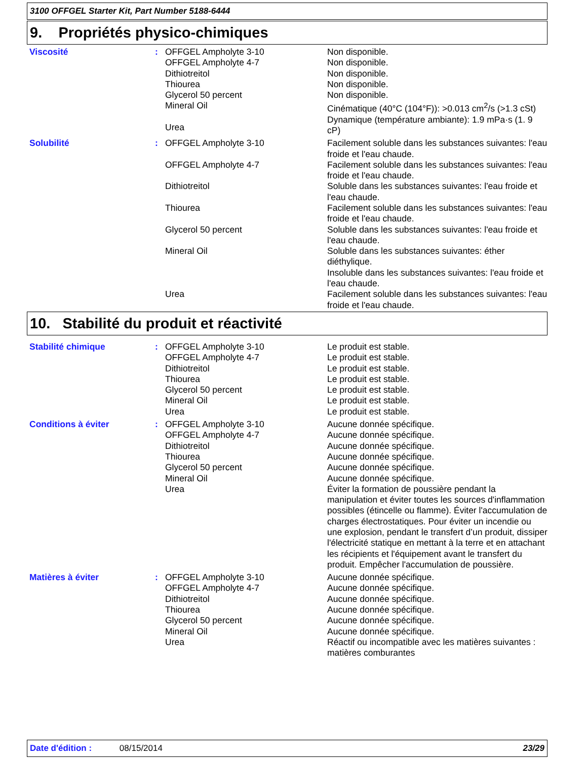3100 OFFGEL Starter Kit, Part Number 5188-6444
9. Propriétés physico-chimiques
| Viscosité | : | OFFGEL Ampholyte 3-10 OFFGEL Ampholyte 4-7 Dithiotreitol Thiourea Glycerol 50 percent Mineral Oil Urea | Non disponible. Non disponible. Non disponible. Non disponible. Non disponible. Cinématique (40°C (104°F)): >0.013 cm<sup>2</sup>/s (>1.3 cSt) Dynamique (température ambiante): 1.9 mPa·s (1. 9 cP) |
| Solubilité | : | OFFGEL Ampholyte 3-10 OFFGEL Ampholyte 4-7 Dithiotreitol Thiourea Glycerol 50 percent Mineral Oil Urea | Facilement soluble dans les substances suivantes: l'eau froide et l'eau chaude. Facilement soluble dans les substances suivantes: l'eau froide et l'eau chaude. Soluble dans les substances suivantes: l'eau froide et l'eau chaude. Facilement soluble dans les substances suivantes: l'eau froide et l'eau chaude. Soluble dans les substances suivantes: l'eau froide et l'eau chaude. Soluble dans les substances suivantes: éther diéthylique. Insoluble dans les substances suivantes: l'eau froide et l'eau chaude. Facilement soluble dans les substances suivantes: l'eau froide et l'eau chaude. |
10. Stabilité du produit et réactivité
| Stabilité chimique | : | OFFGEL Ampholyte 3-10 OFFGEL Ampholyte 4-7 Dithiotreitol Thiourea Glycerol 50 percent Mineral Oil Urea | Le produit est stable. Le produit est stable. Le produit est stable. Le produit est stable. Le produit est stable. Le produit est stable. Le produit est stable. |
| Conditions à éviter | : | OFFGEL Ampholyte 3-10 OFFGEL Ampholyte 4-7 Dithiotreitol Thiourea Glycerol 50 percent Mineral Oil Urea | Aucune donnée spécifique. Aucune donnée spécifique. Aucune donnée spécifique. Aucune donnée spécifique. Aucune donnée spécifique. Aucune donnée spécifique. Éviter la formation de poussière pendant la manipulation et éviter toutes les sources d'inflammation possibles (étincelle ou flamme). Éviter l'accumulation de charges électrostatiques. Pour éviter un incendie ou une explosion, pendant le transfert d’un produit, dissiper l'électricité statique en mettant à la terre et en attachant les récipients et l'équipement avant le transfert du produit. Empêcher l'accumulation de poussière. |
| Matières à éviter | : | OFFGEL Ampholyte 3-10 OFFGEL Ampholyte 4-7 Dithiotreitol Thiourea Glycerol 50 percent Mineral Oil Urea | Aucune donnée spécifique. Aucune donnée spécifique. Aucune donnée spécifique. Aucune donnée spécifique. Aucune donnée spécifique. Aucune donnée spécifique. Réactif ou incompatible avec les matières suivantes : matières comburantes |
Date d'édition : 08/15/2014 23/29